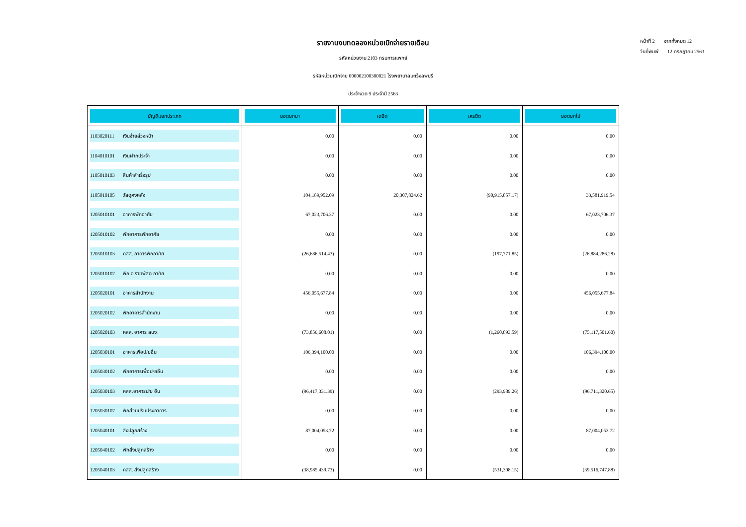หน้าที่ 2 จากทั้งหมด 12
วันที่พิมพ์ 12 กรกฎาคม 2563
รายงานงบทดลองหน่วยเบิกจ่ายรายเดือน
รหัสหน่วยงาน 2103 กรมการแพทย์
รหัสหน่วยเบิกจ่าย 000002100300021 โรงพยาบาลมะเร็งลพบุรี
ประจำงวด 9 ประจำปี 2563
| บัญชีแยกประเภท | ยอดยกมา | เดบิต | เครดิต | ยอดยกไป |
| --- | --- | --- | --- | --- |
| 1103020111 เงินจ่ายล่วงหน้า | 0.00 | 0.00 | 0.00 | 0.00 |
| 1104010101 เงินฝากประจำ | 0.00 | 0.00 | 0.00 | 0.00 |
| 1105010103 สินค้าสำเร็จรูป | 0.00 | 0.00 | 0.00 | 0.00 |
| 1105010105 วัสดุคงคลัง | 104,189,952.09 | 20,307,824.62 | (90,915,857.17) | 33,581,919.54 |
| 1205010101 อาคารพักอาศัย | 67,023,706.37 | 0.00 | 0.00 | 67,023,706.37 |
| 1205010102 พักอาคารพักอาศัย | 0.00 | 0.00 | 0.00 | 0.00 |
| 1205010103 คสส. อาคารพักอาศัย | (26,686,514.43) | 0.00 | (197,771.85) | (26,884,286.28) |
| 1205010107 พัก อ.ราชพัสดุ-อาศัย | 0.00 | 0.00 | 0.00 | 0.00 |
| 1205020101 อาคารสำนักงาน | 456,055,677.84 | 0.00 | 0.00 | 456,055,677.84 |
| 1205020102 พักอาคารสำนักงาน | 0.00 | 0.00 | 0.00 | 0.00 |
| 1205020103 คสส. อาคาร สนง. | (73,856,608.01) | 0.00 | (1,260,893.59) | (75,117,501.60) |
| 1205030101 อาคารเพื่อป/ยอื่น | 106,394,100.00 | 0.00 | 0.00 | 106,394,100.00 |
| 1205030102 พักอาคารเพื่อป/ยอื่น | 0.00 | 0.00 | 0.00 | 0.00 |
| 1205030103 คสส.อาคารป/ย อื่น | (96,417,331.39) | 0.00 | (293,989.26) | (96,711,320.65) |
| 1205030107 พักส่วนปรับปรุงอาคาร | 0.00 | 0.00 | 0.00 | 0.00 |
| 1205040101 สิ่งปลูกสร้าง | 87,004,053.72 | 0.00 | 0.00 | 87,004,053.72 |
| 1205040102 พักสิ่งปลูกสร้าง | 0.00 | 0.00 | 0.00 | 0.00 |
| 1205040103 คสส. สิ่งปลูกสร้าง | (38,985,439.73) | 0.00 | (531,308.15) | (39,516,747.88) |